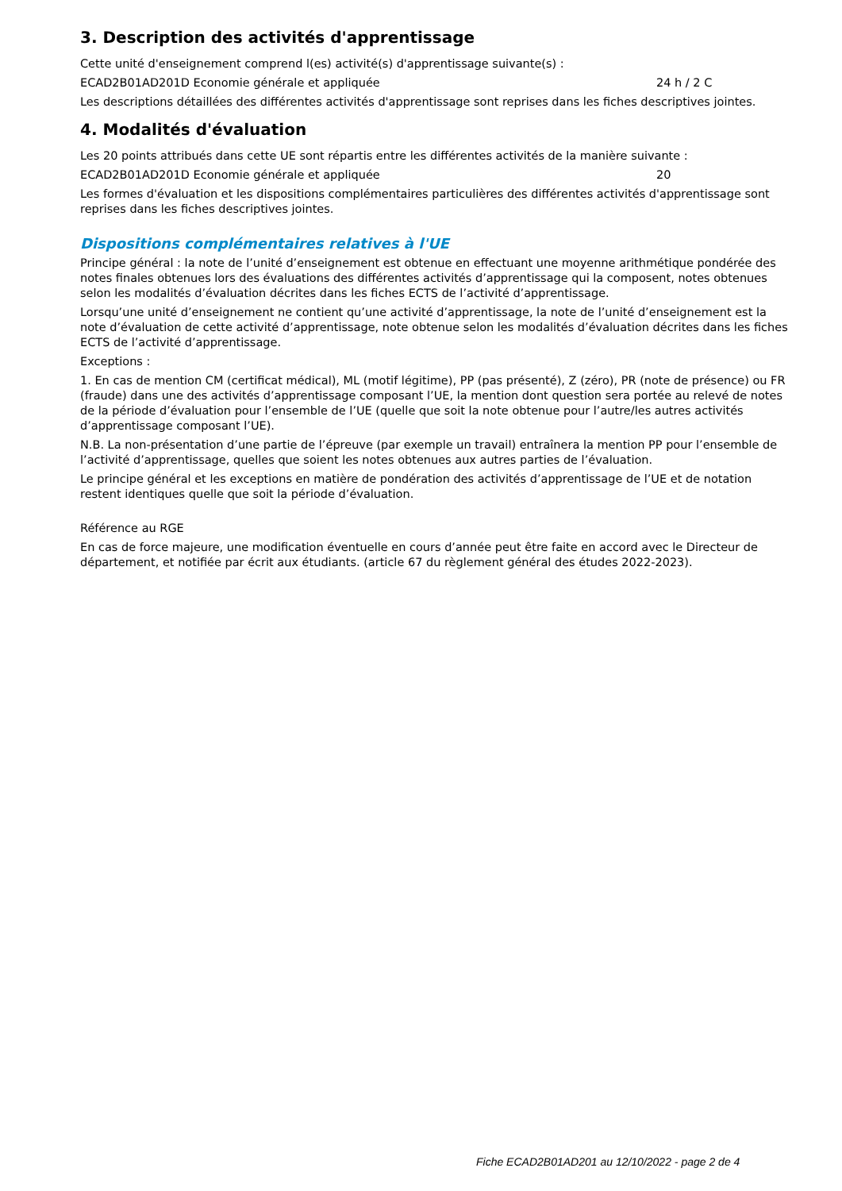3. Description des activités d'apprentissage
Cette unité d'enseignement comprend l(es) activité(s) d'apprentissage suivante(s) :
ECAD2B01AD201D Economie générale et appliquée 24 h / 2 C
Les descriptions détaillées des différentes activités d'apprentissage sont reprises dans les fiches descriptives jointes.
4. Modalités d'évaluation
Les 20 points attribués dans cette UE sont répartis entre les différentes activités de la manière suivante :
ECAD2B01AD201D Economie générale et appliquée 20
Les formes d'évaluation et les dispositions complémentaires particulières des différentes activités d'apprentissage sont reprises dans les fiches descriptives jointes.
Dispositions complémentaires relatives à l'UE
Principe général : la note de l’unité d’enseignement est obtenue en effectuant une moyenne arithmétique pondérée des notes finales obtenues lors des évaluations des différentes activités d’apprentissage qui la composent, notes obtenues selon les modalités d’évaluation décrites dans les fiches ECTS de l’activité d’apprentissage.
Lorsqu’une unité d’enseignement ne contient qu’une activité d’apprentissage, la note de l’unité d’enseignement est la note d’évaluation de cette activité d’apprentissage, note obtenue selon les modalités d’évaluation décrites dans les fiches ECTS de l’activité d’apprentissage.
Exceptions :
1. En cas de mention CM (certificat médical), ML (motif légitime), PP (pas présenté), Z (zéro), PR (note de présence) ou FR (fraude) dans une des activités d’apprentissage composant l’UE, la mention dont question sera portée au relevé de notes de la période d’évaluation pour l’ensemble de l’UE (quelle que soit la note obtenue pour l’autre/les autres activités d’apprentissage composant l’UE).
N.B. La non-présentation d’une partie de l’épreuve (par exemple un travail) entraînera la mention PP pour l’ensemble de l’activité d’apprentissage, quelles que soient les notes obtenues aux autres parties de l’évaluation.
Le principe général et les exceptions en matière de pondération des activités d’apprentissage de l’UE et de notation restent identiques quelle que soit la période d’évaluation.
Référence au RGE
En cas de force majeure, une modification éventuelle en cours d’année peut être faite en accord avec le Directeur de département, et notifiée par écrit aux étudiants. (article 67 du règlement général des études 2022-2023).
Fiche ECAD2B01AD201 au 12/10/2022 - page 2 de 4